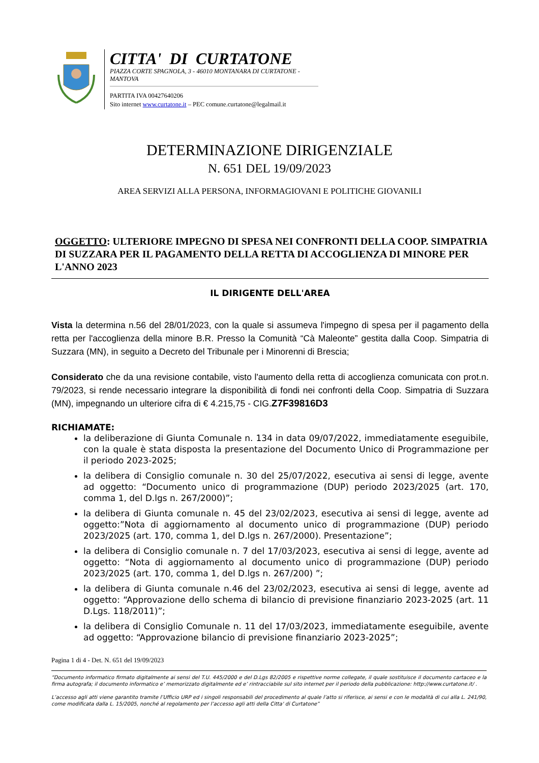CITTA' DI CURTATONE
PIAZZA CORTE SPAGNOLA, 3 - 46010 MONTANARA DI CURTATONE - MANTOVA
PARTITA IVA 00427640206
Sito internet www.curtatone.it – PEC comune.curtatone@legalmail.it
DETERMINAZIONE DIRIGENZIALE
N. 651 DEL 19/09/2023
AREA SERVIZI ALLA PERSONA, INFORMAGIOVANI E POLITICHE GIOVANILI
OGGETTO: ULTERIORE IMPEGNO DI SPESA NEI CONFRONTI DELLA COOP. SIMPATRIA DI SUZZARA PER IL PAGAMENTO DELLA RETTA DI ACCOGLIENZA DI MINORE PER L'ANNO 2023
IL DIRIGENTE DELL'AREA
Vista la determina n.56 del 28/01/2023, con la quale si assumeva l'impegno di spesa per il pagamento della retta per l'accoglienza della minore B.R. Presso la Comunità “Cà Maleonte” gestita dalla Coop. Simpatria di Suzzara (MN), in seguito a Decreto del Tribunale per i Minorenni di Brescia;
Considerato che da una revisione contabile, visto l'aumento della retta di accoglienza comunicata con prot.n. 79/2023, si rende necessario integrare la disponibilità di fondi nei confronti della Coop. Simpatria di Suzzara (MN), impegnando un ulteriore cifra di € 4.215,75 - CIG.Z7F39816D3
RICHIAMATE:
la deliberazione di Giunta Comunale n. 134 in data 09/07/2022, immediatamente eseguibile, con la quale è stata disposta la presentazione del Documento Unico di Programmazione per il periodo 2023-2025;
la delibera di Consiglio comunale n. 30 del 25/07/2022, esecutiva ai sensi di legge, avente ad oggetto: “Documento unico di programmazione (DUP) periodo 2023/2025 (art. 170, comma 1, del D.lgs n. 267/2000)”;
la delibera di Giunta comunale n. 45 del 23/02/2023, esecutiva ai sensi di legge, avente ad oggetto:”Nota di aggiornamento al documento unico di programmazione (DUP) periodo 2023/2025 (art. 170, comma 1, del D.lgs n. 267/2000). Presentazione”;
la delibera di Consiglio comunale n. 7 del 17/03/2023, esecutiva ai sensi di legge, avente ad oggetto: “Nota di aggiornamento al documento unico di programmazione (DUP) periodo 2023/2025 (art. 170, comma 1, del D.lgs n. 267/200) ”;
la delibera di Giunta comunale n.46 del 23/02/2023, esecutiva ai sensi di legge, avente ad oggetto: “Approvazione dello schema di bilancio di previsione finanziario 2023-2025 (art. 11 D.Lgs. 118/2011)”;
la delibera di Consiglio Comunale n. 11 del 17/03/2023, immediatamente eseguibile, avente ad oggetto: “Approvazione bilancio di previsione finanziario 2023-2025”;
Pagina 1 di 4 - Det. N. 651 del 19/09/2023
“Documento informatico firmato digitalmente ai sensi del T.U. 445/2000 e del D.Lgs 82/2005 e rispettive norme collegate, il quale sostituisce il documento cartaceo e la firma autografa; il documento informatico e’ memorizzato digitalmente ed e’ rintracciabile sul sito internet per il periodo della pubblicazione: http://www.curtatone.it/ .
L’accesso agli atti viene garantito tramite l’Ufficio URP ed i singoli responsabili del procedimento al quale l’atto si riferisce, ai sensi e con le modalità di cui alla L. 241/90, come modificata dalla L. 15/2005, nonché al regolamento per l’accesso agli atti della Citta' di Curtatone”